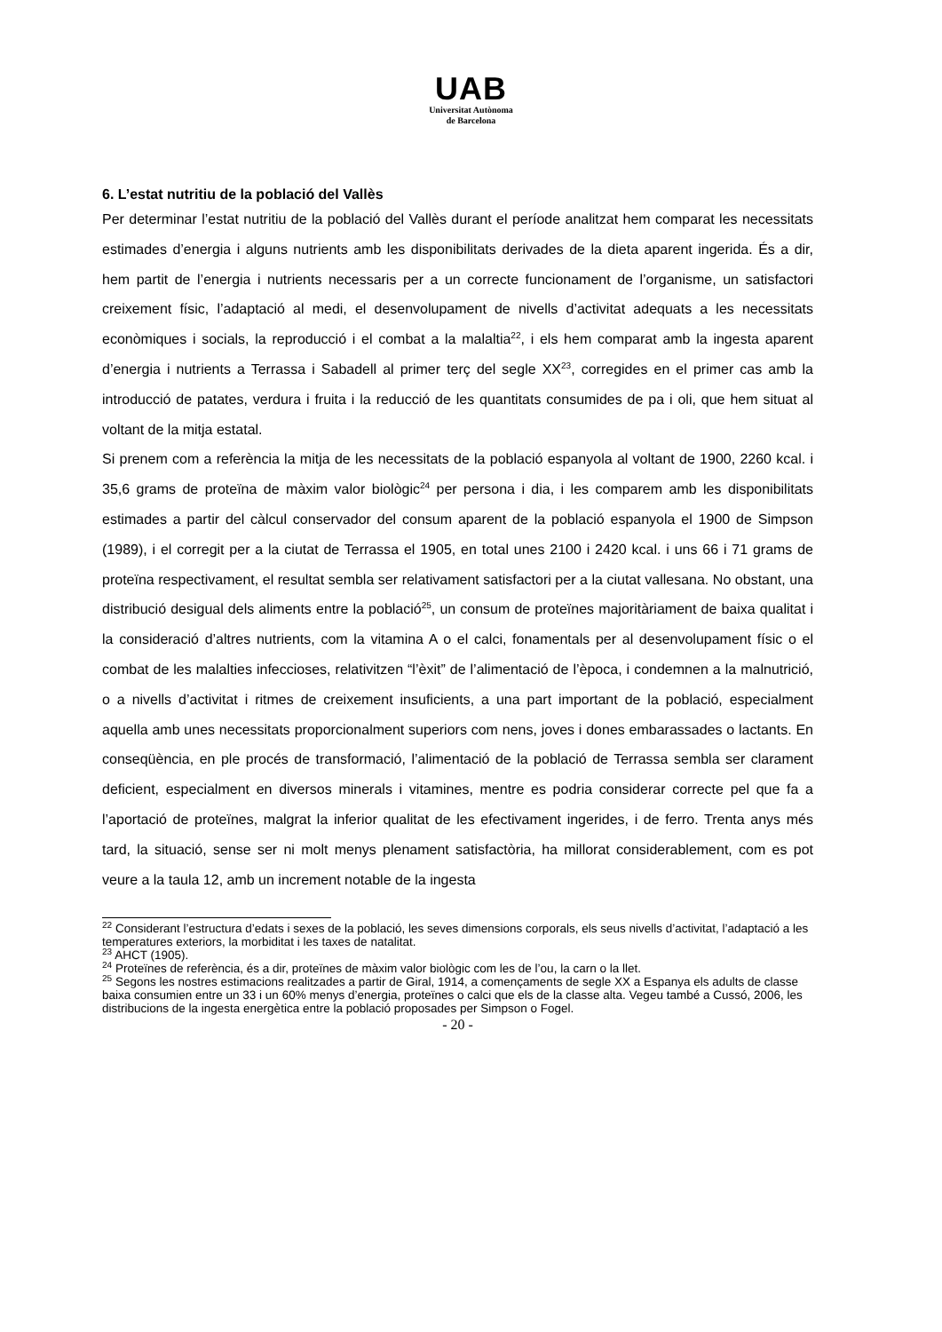UAB
Universitat Autònoma
de Barcelona
6. L’estat nutritiu de la població del Vallès
Per determinar l’estat nutritiu de la població del Vallès durant el període analitzat hem comparat les necessitats estimades d’energia i alguns nutrients amb les disponibilitats derivades de la dieta aparent ingerida. És a dir, hem partit de l’energia i nutrients necessaris per a un correcte funcionament de l’organisme, un satisfactori creixement físic, l’adaptació al medi, el desenvolupament de nivells d’activitat adequats a les necessitats econòmiques i socials, la reproducció i el combat a la malaltia<sup>22</sup>, i els hem comparat amb la ingesta aparent d’energia i nutrients a Terrassa i Sabadell al primer terç del segle XX<sup>23</sup>, corregides en el primer cas amb la introducció de patates, verdura i fruita i la reducció de les quantitats consumides de pa i oli, que hem situat al voltant de la mitja estatal.
Si prenem com a referència la mitja de les necessitats de la població espanyola al voltant de 1900, 2260 kcal. i 35,6 grams de proteïna de màxim valor biològic<sup>24</sup> per persona i dia, i les comparem amb les disponibilitats estimades a partir del càlcul conservador del consum aparent de la població espanyola el 1900 de Simpson (1989), i el corregit per a la ciutat de Terrassa el 1905, en total unes 2100 i 2420 kcal. i uns 66 i 71 grams de proteïna respectivament, el resultat sembla ser relativament satisfactori per a la ciutat vallesana. No obstant, una distribució desigual dels aliments entre la població<sup>25</sup>, un consum de proteïnes majoritàriament de baixa qualitat i la consideració d’altres nutrients, com la vitamina A o el calci, fonamentals per al desenvolupament físic o el combat de les malalties infeccioses, relativitzen “l’èxit” de l’alimentació de l’època, i condemnen a la malnutrició, o a nivells d’activitat i ritmes de creixement insuficients, a una part important de la població, especialment aquella amb unes necessitats proporcionalment superiors com nens, joves i dones embarassades o lactants. En conseqüència, en ple procés de transformació, l’alimentació de la població de Terrassa sembla ser clarament deficient, especialment en diversos minerals i vitamines, mentre es podria considerar correcte pel que fa a l’aportació de proteïnes, malgrat la inferior qualitat de les efectivament ingerides, i de ferro. Trenta anys més tard, la situació, sense ser ni molt menys plenament satisfactòria, ha millorat considerablement, com es pot veure a la taula 12, amb un increment notable de la ingesta
<sup>22</sup> Considerant l’estructura d’edats i sexes de la població, les seves dimensions corporals, els seus nivells d’activitat, l’adaptació a les temperatures exteriors, la morbiditat i les taxes de natalitat.
<sup>23</sup> AHCT (1905).
<sup>24</sup> Proteïnes de referència, és a dir, proteïnes de màxim valor biològic com les de l’ou, la carn o la llet.
<sup>25</sup> Segons les nostres estimacions realitzades a partir de Giral, 1914, a començaments de segle XX a Espanya els adults de classe baixa consumien entre un 33 i un 60% menys d’energia, proteïnes o calci que els de la classe alta. Vegeu també a Cussó, 2006, les distribucions de la ingesta energètica entre la població proposades per Simpson o Fogel.
- 20 -